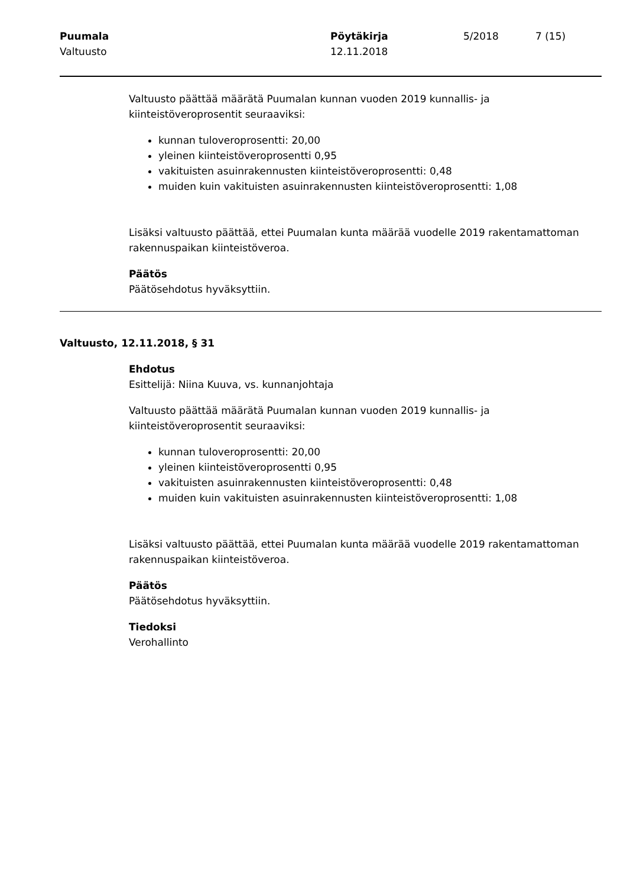Puumala
Valtuusto
Pöytäkirja
12.11.2018
5/2018 7 (15)
Valtuusto päättää määrätä Puumalan kunnan vuoden 2019 kunnallis- ja kiinteistöveroprosentit seuraaviksi:
kunnan tuloveroprosentti: 20,00
yleinen kiinteistöveroprosentti 0,95
vakituisten asuinrakennusten kiinteistöveroprosentti: 0,48
muiden kuin vakituisten asuinrakennusten kiinteistöveroprosentti: 1,08
Lisäksi valtuusto päättää, ettei Puumalan kunta määrää vuodelle 2019 rakentamattoman rakennuspaikan kiinteistöveroa.
Päätös
Päätösehdotus hyväksyttiin.
Valtuusto, 12.11.2018, § 31
Ehdotus
Esittelijä: Niina Kuuva, vs. kunnanjohtaja
Valtuusto päättää määrätä Puumalan kunnan vuoden 2019 kunnallis- ja kiinteistöveroprosentit seuraaviksi:
kunnan tuloveroprosentti: 20,00
yleinen kiinteistöveroprosentti 0,95
vakituisten asuinrakennusten kiinteistöveroprosentti: 0,48
muiden kuin vakituisten asuinrakennusten kiinteistöveroprosentti: 1,08
Lisäksi valtuusto päättää, ettei Puumalan kunta määrää vuodelle 2019 rakentamattoman rakennuspaikan kiinteistöveroa.
Päätös
Päätösehdotus hyväksyttiin.
Tiedoksi
Verohallinto